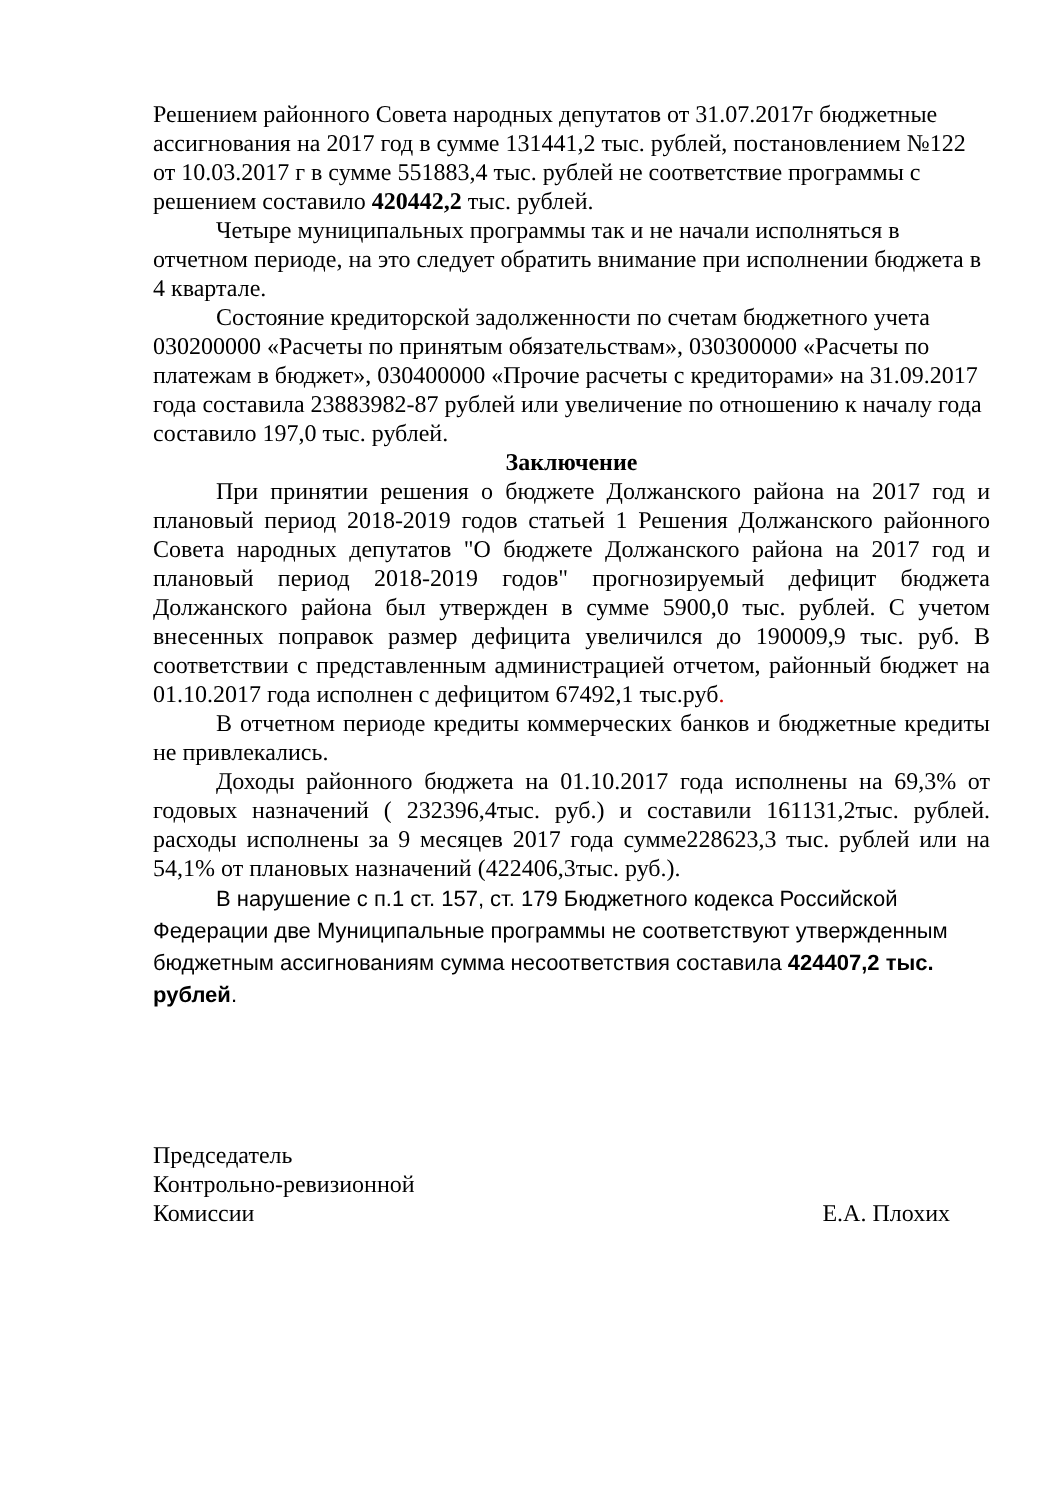Решением районного Совета народных депутатов от 31.07.2017г бюджетные ассигнования на 2017 год в сумме 131441,2 тыс. рублей, постановлением №122 от 10.03.2017 г в сумме 551883,4 тыс. рублей не соответствие программы с решением составило 420442,2 тыс. рублей.
Четыре муниципальных программы так и не начали исполняться в отчетном периоде, на это следует обратить внимание при исполнении бюджета в 4 квартале.
Состояние кредиторской задолженности по счетам бюджетного учета 030200000 «Расчеты по принятым обязательствам», 030300000 «Расчеты по платежам в бюджет», 030400000 «Прочие расчеты с кредиторами» на 31.09.2017 года составила 23883982-87 рублей или увеличение по отношению к началу года составило 197,0 тыс. рублей.
Заключение
При принятии решения о бюджете Должанского района на 2017 год и плановый период 2018-2019 годов статьей 1 Решения Должанского районного Совета народных депутатов "О бюджете Должанского района на 2017 год и плановый период 2018-2019 годов" прогнозируемый дефицит бюджета Должанского района был утвержден в сумме 5900,0 тыс. рублей. С учетом внесенных поправок размер дефицита увеличился до 190009,9 тыс. руб. В соответствии с представленным администрацией отчетом, районный бюджет на 01.10.2017 года исполнен с дефицитом 67492,1 тыс.руб.
В отчетном периоде кредиты коммерческих банков и бюджетные кредиты не привлекались.
Доходы районного бюджета на 01.10.2017 года исполнены на 69,3% от годовых назначений ( 232396,4тыс. руб.) и составили 161131,2тыс. рублей. расходы исполнены за 9 месяцев 2017 года сумме228623,3 тыс. рублей или на 54,1% от плановых назначений (422406,3тыс. руб.).
В нарушение с п.1 ст. 157, ст. 179 Бюджетного кодекса Российской Федерации две Муниципальные программы не соответствуют утвержденным бюджетным ассигнованиям сумма несоответствия составила 424407,2 тыс. рублей.
Председатель
Контрольно-ревизионной
Комиссии Е.А. Плохих